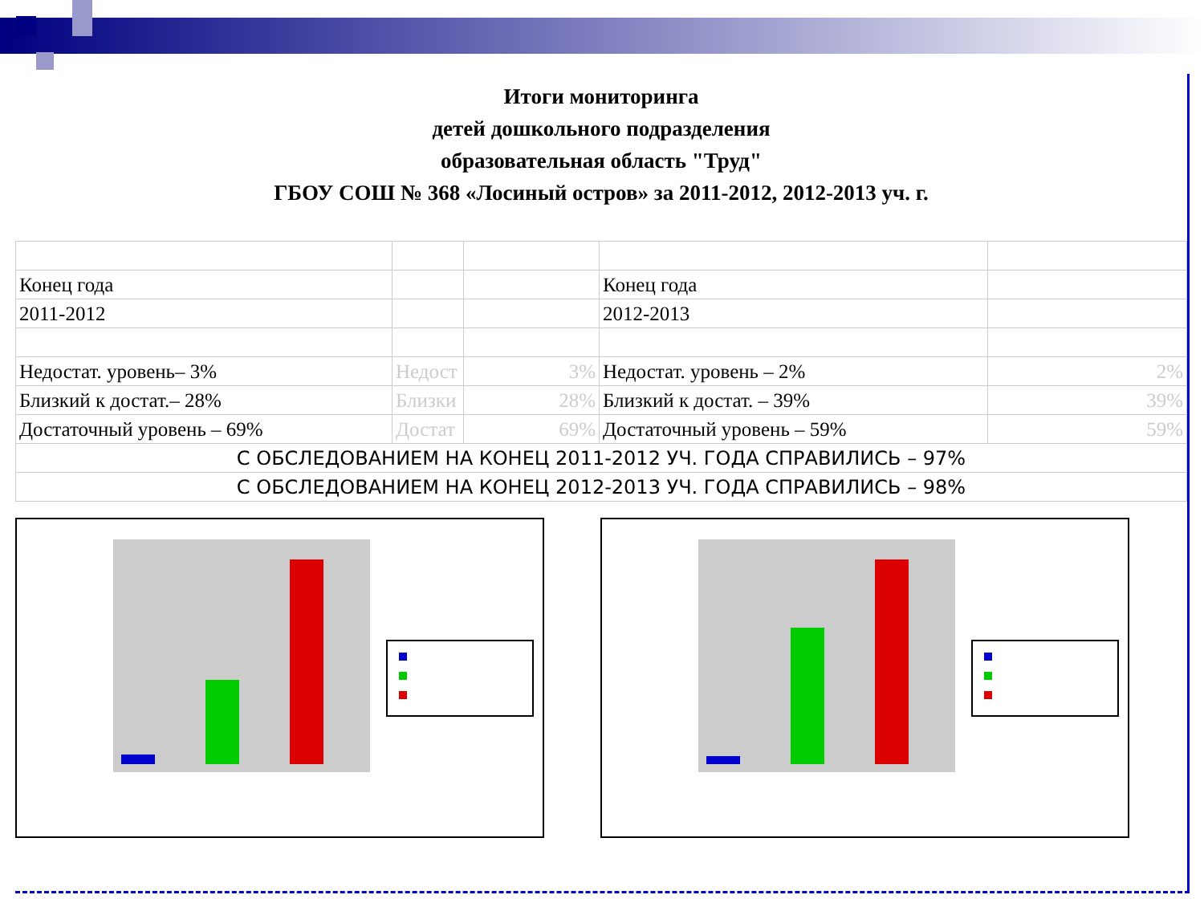Итоги мониторинга
детей дошкольного подразделения
образовательная область "Труд"
ГБОУ СОШ № 368 «Лосиный остров» за 2011-2012, 2012-2013 уч. г.
| Конец года | | | Конец года | |
| 2011-2012 | | | 2012-2013 | |
| Недостат. уровень– 3% | Недост | 3% | Недостат. уровень – 2% | 2% |
| Близкий к достат.– 28% | Близки | 28% | Близкий к достат. – 39% | 39% |
| Достаточный уровень – 69% | Достат | 69% | Достаточный уровень – 59% | 59% |
| С ОБСЛЕДОВАНИЕМ НА КОНЕЦ 2011-2012 УЧ. ГОДА СПРАВИЛИСЬ – 97% | | | | |
| С ОБСЛЕДОВАНИЕМ НА КОНЕЦ 2012-2013 УЧ. ГОДА СПРАВИЛИСЬ – 98% | | | | |